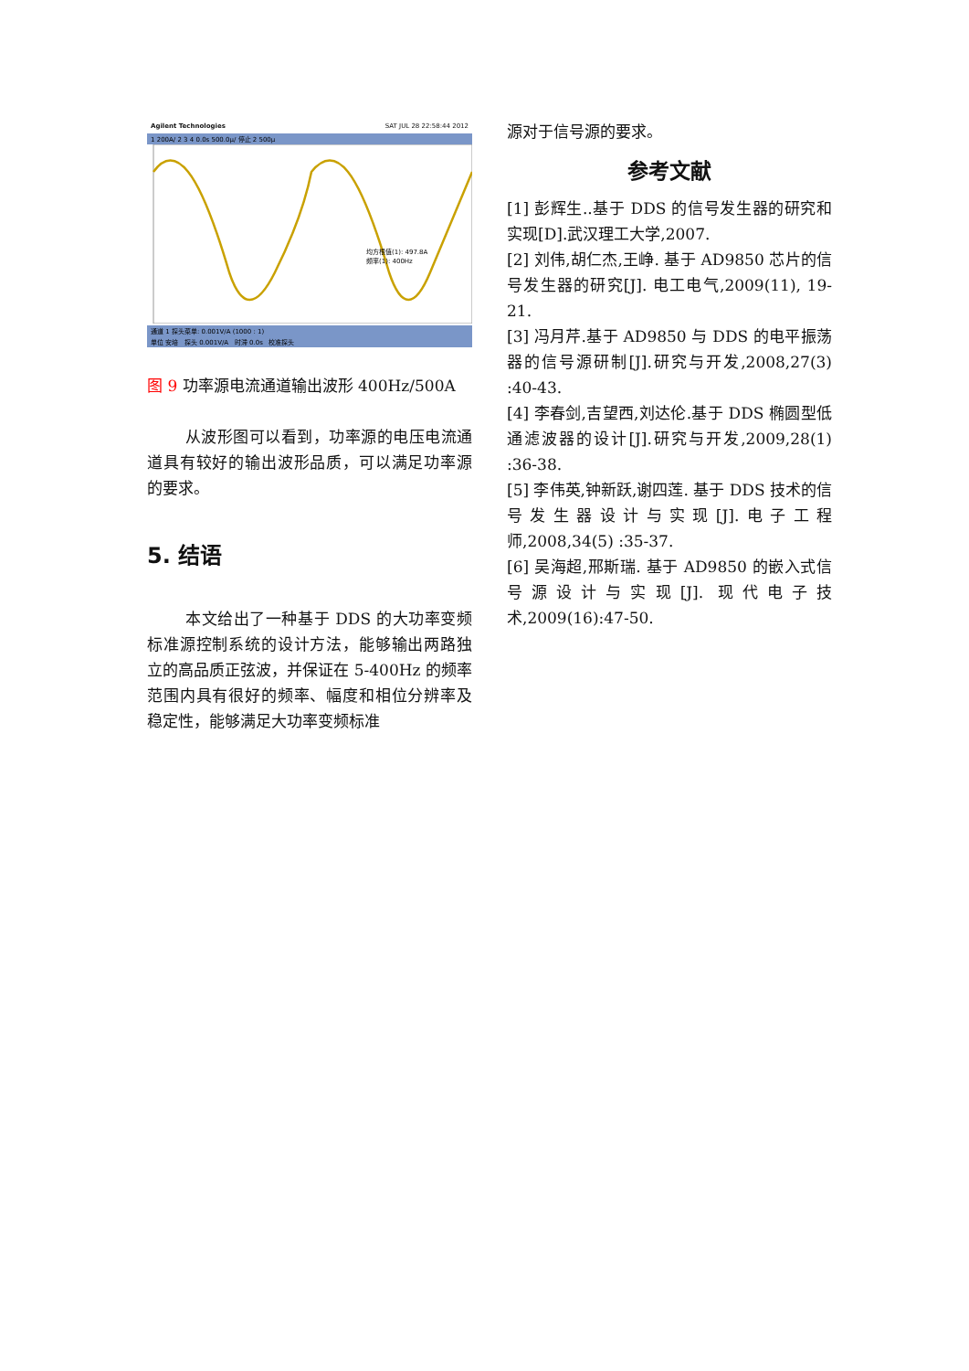Agilent Technologies SAT JUL 28 22:58:44 2012
1 200A/ 2 3 4 0.0s 500.0µ/ 停止 2 500µ
均方根值(1): 497.8A
频率(1): 400Hz
通道 1 探头菜单: 0.001V/A (1000 : 1)
单位 安培 探头 0.001V/A 时滞 0.0s 校准探头
图 9 功率源电流通道输出波形 400Hz/500A
从波形图可以看到，功率源的电压电流通道具有较好的输出波形品质，可以满足功率源的要求。
5. 结语
本文给出了一种基于 DDS 的大功率变频标准源控制系统的设计方法，能够输出两路独立的高品质正弦波，并保证在 5-400Hz 的频率范围内具有很好的频率、幅度和相位分辨率及稳定性，能够满足大功率变频标准
源对于信号源的要求。
参考文献
[1] 彭辉生..基于 DDS 的信号发生器的研究和实现[D].武汉理工大学,2007.
[2] 刘伟,胡仁杰,王峥. 基于 AD9850 芯片的信号发生器的研究[J]. 电工电气,2009(11), 19-21.
[3] 冯月芹.基于 AD9850 与 DDS 的电平振荡器的信号源研制[J].研究与开发,2008,27(3) :40-43.
[4] 李春剑,吉望西,刘达伦.基于 DDS 椭圆型低通滤波器的设计[J].研究与开发,2009,28(1) :36-38.
[5] 李伟英,钟新跃,谢四莲. 基于 DDS 技术的信号发生器设计与实现[J].电子工程师,2008,34(5) :35-37.
[6] 吴海超,邢斯瑞. 基于 AD9850 的嵌入式信号源设计与实现[J]. 现代电子技术,2009(16):47-50.